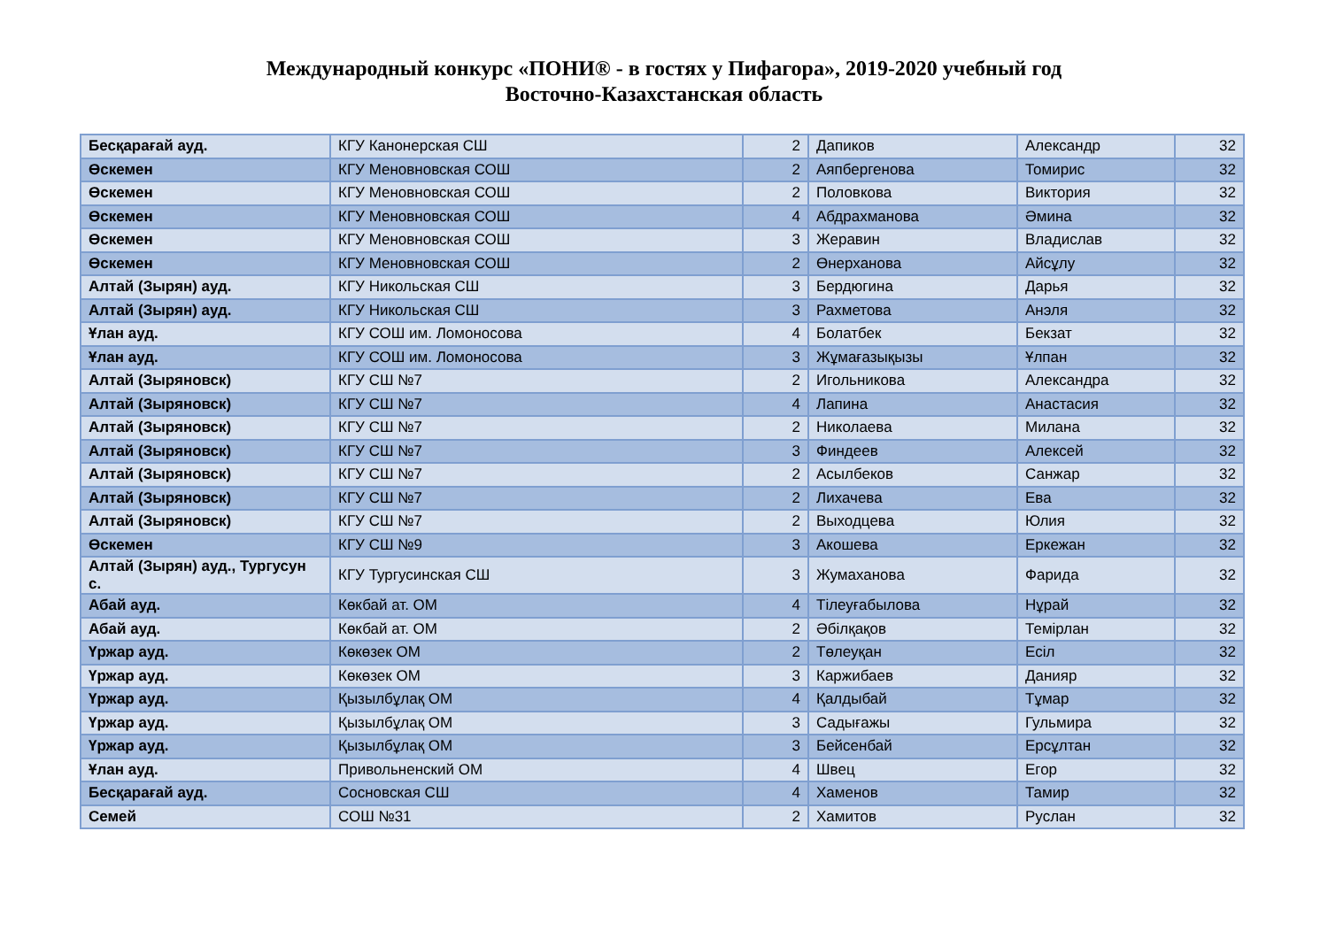Международный конкурс «ПОНИ® - в гостях у Пифагора», 2019-2020 учебный год
Восточно-Казахстанская область
| Бесқарағай ауд. | КГУ Канонерская СШ | 2 | Дапиков | Александр | 32 |
| Өскемен | КГУ Меновновская СОШ | 2 | Аяпбергенова | Томирис | 32 |
| Өскемен | КГУ Меновновская СОШ | 2 | Половкова | Виктория | 32 |
| Өскемен | КГУ Меновновская СОШ | 4 | Абдрахманова | Әмина | 32 |
| Өскемен | КГУ Меновновская СОШ | 3 | Жеравин | Владислав | 32 |
| Өскемен | КГУ Меновновская СОШ | 2 | Өнерханова | Айсұлу | 32 |
| Алтай (Зырян) ауд. | КГУ Никольская СШ | 3 | Бердюгина | Дарья | 32 |
| Алтай (Зырян) ауд. | КГУ Никольская СШ | 3 | Рахметова | Анэля | 32 |
| Ұлан ауд. | КГУ СОШ им. Ломоносова | 4 | Болатбек | Бекзат | 32 |
| Ұлан ауд. | КГУ СОШ им. Ломоносова | 3 | Жұмағазықызы | Ұлпан | 32 |
| Алтай (Зыряновск) | КГУ СШ №7 | 2 | Игольникова | Александра | 32 |
| Алтай (Зыряновск) | КГУ СШ №7 | 4 | Лапина | Анастасия | 32 |
| Алтай (Зыряновск) | КГУ СШ №7 | 2 | Николаева | Милана | 32 |
| Алтай (Зыряновск) | КГУ СШ №7 | 3 | Финдеев | Алексей | 32 |
| Алтай (Зыряновск) | КГУ СШ №7 | 2 | Асылбеков | Санжар | 32 |
| Алтай (Зыряновск) | КГУ СШ №7 | 2 | Лихачева | Ева | 32 |
| Алтай (Зыряновск) | КГУ СШ №7 | 2 | Выходцева | Юлия | 32 |
| Өскемен | КГУ СШ №9 | 3 | Акошева | Еркежан | 32 |
| Алтай (Зырян) ауд., Тургусун с. | КГУ Тургусинская СШ | 3 | Жумаханова | Фарида | 32 |
| Абай ауд. | Көкбай ат. ОМ | 4 | Тілеуғабылова | Нұрай | 32 |
| Абай ауд. | Көкбай ат. ОМ | 2 | Әбілқақов | Темірлан | 32 |
| Үржар ауд. | Көкөзек ОМ | 2 | Төлеуқан | Есіл | 32 |
| Үржар ауд. | Көкөзек ОМ | 3 | Каржибаев | Данияр | 32 |
| Үржар ауд. | Қызылбұлақ ОМ | 4 | Қалдыбай | Тұмар | 32 |
| Үржар ауд. | Қызылбұлақ ОМ | 3 | Садығажы | Гульмира | 32 |
| Үржар ауд. | Қызылбұлақ ОМ | 3 | Бейсенбай | Ерсұлтан | 32 |
| Ұлан ауд. | Привольненский ОМ | 4 | Швец | Егор | 32 |
| Бесқарағай ауд. | Сосновская СШ | 4 | Хаменов | Тамир | 32 |
| Семей | СОШ №31 | 2 | Хамитов | Руслан | 32 |